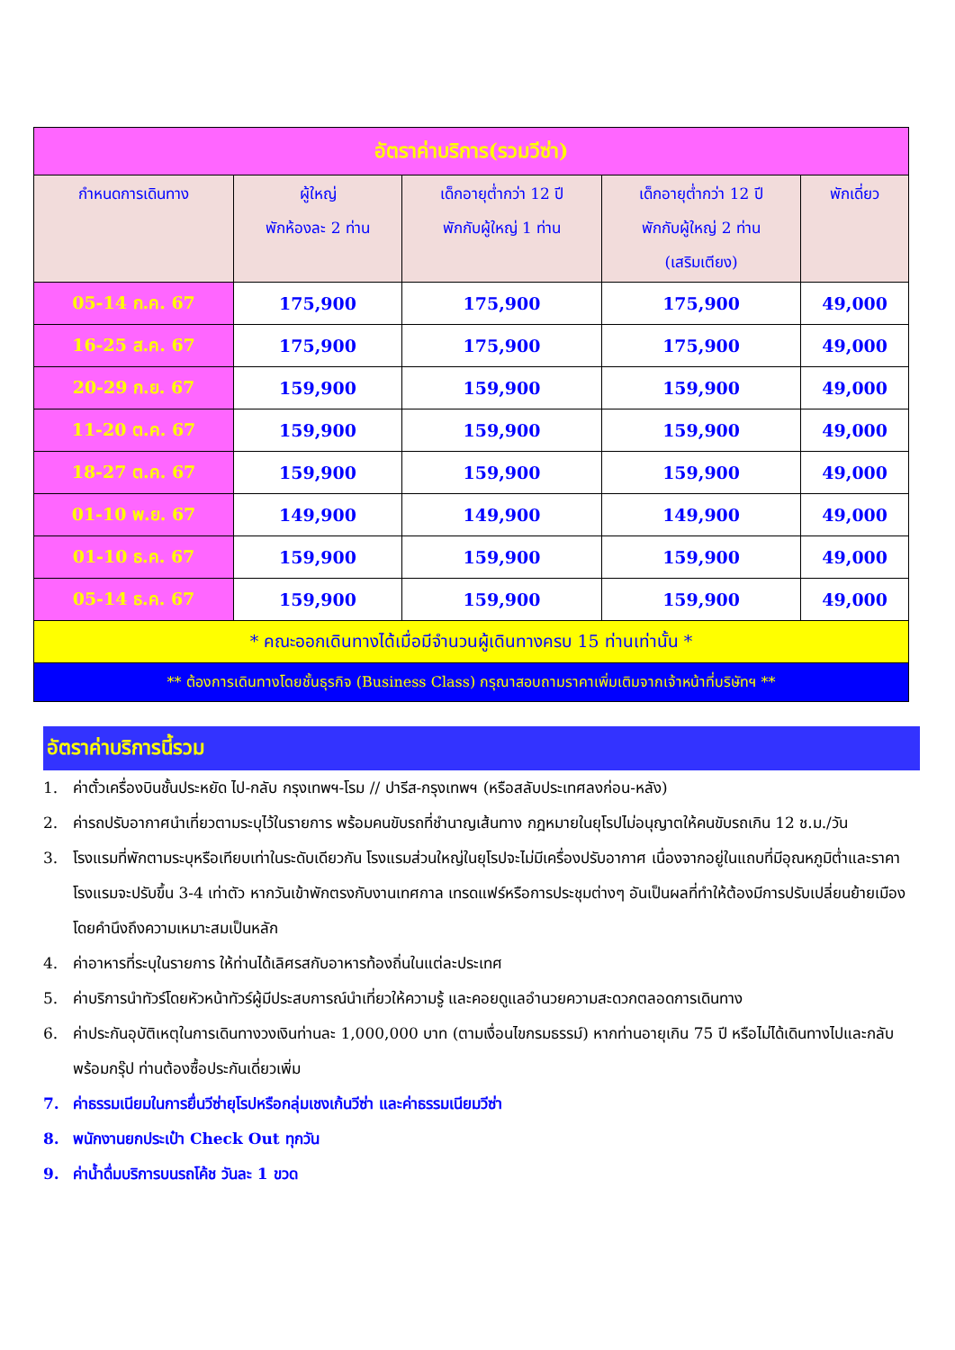| อัตราค่าบริการ(รวมวีซ่า) | | | | |
| กำหนดการเดินทาง | ผู้ใหญ่ พักห้องละ 2 ท่าน | เด็กอายุต่ำกว่า 12 ปี พักกับผู้ใหญ่ 1 ท่าน | เด็กอายุต่ำกว่า 12 ปี พักกับผู้ใหญ่ 2 ท่าน (เสริมเตียง) | พักเดี่ยว |
| 05-14 ก.ค. 67 | 175,900 | 175,900 | 175,900 | 49,000 |
| 16-25 ส.ค. 67 | 175,900 | 175,900 | 175,900 | 49,000 |
| 20-29 ก.ย. 67 | 159,900 | 159,900 | 159,900 | 49,000 |
| 11-20 ต.ค. 67 | 159,900 | 159,900 | 159,900 | 49,000 |
| 18-27 ต.ค. 67 | 159,900 | 159,900 | 159,900 | 49,000 |
| 01-10 พ.ย. 67 | 149,900 | 149,900 | 149,900 | 49,000 |
| 01-10 ธ.ค. 67 | 159,900 | 159,900 | 159,900 | 49,000 |
| 05-14 ธ.ค. 67 | 159,900 | 159,900 | 159,900 | 49,000 |
| * คณะออกเดินทางได้เมื่อมีจำนวนผู้เดินทางครบ 15 ท่านเท่านั้น * | | | | |
| ** ต้องการเดินทางโดยชั้นธุรกิจ (Business Class) กรุณาสอบถามราคาเพิ่มเติมจากเจ้าหน้าที่บริษัทฯ ** | | | | |
อัตราค่าบริการนี้รวม
1. ค่าตั๋วเครื่องบินชั้นประหยัด ไป-กลับ กรุงเทพฯ-โรม // ปารีส-กรุงเทพฯ (หรือสลับประเทศลงก่อน-หลัง)
2. ค่ารถปรับอากาศนำเที่ยวตามระบุไว้ในรายการ พร้อมคนขับรถที่ชำนาญเส้นทาง กฎหมายในยุโรปไม่อนุญาตให้คนขับรถเกิน 12 ช.ม./วัน
3. โรงแรมที่พักตามระบุหรือเทียบเท่าในระดับเดียวกัน โรงแรมส่วนใหญ่ในยุโรปจะไม่มีเครื่องปรับอากาศ เนื่องจากอยู่ในแถบที่มีอุณหภูมิต่ำและราคาโรงแรมจะปรับขึ้น 3-4 เท่าตัว หากวันเข้าพักตรงกับงานเทศกาล เทรดแฟร์หรือการประชุมต่างๆ อันเป็นผลที่ทำให้ต้องมีการปรับเปลี่ยนย้ายเมือง โดยคำนึงถึงความเหมาะสมเป็นหลัก
4. ค่าอาหารที่ระบุในรายการ ให้ท่านได้เลิศรสกับอาหารท้องถิ่นในแต่ละประเทศ
5. ค่าบริการนำทัวร์โดยหัวหน้าทัวร์ผู้มีประสบการณ์นำเที่ยวให้ความรู้ และคอยดูแลอำนวยความสะดวกตลอดการเดินทาง
6. ค่าประกันอุบัติเหตุในการเดินทางวงเงินท่านละ 1,000,000 บาท (ตามเงื่อนไขกรมธรรม์) หากท่านอายุเกิน 75 ปี หรือไม่ได้เดินทางไปและกลับพร้อมกรุ๊ป ท่านต้องซื้อประกันเดี่ยวเพิ่ม
7. ค่าธรรมเนียมในการยื่นวีซ่ายุโรปหรือกลุ่มเชงเก้นวีซ่า และค่าธรรมเนียมวีซ่า
8. พนักงานยกประเป๋า Check Out ทุกวัน
9. ค่าน้ำดื่มบริการบนรถโค้ช วันละ 1 ขวด